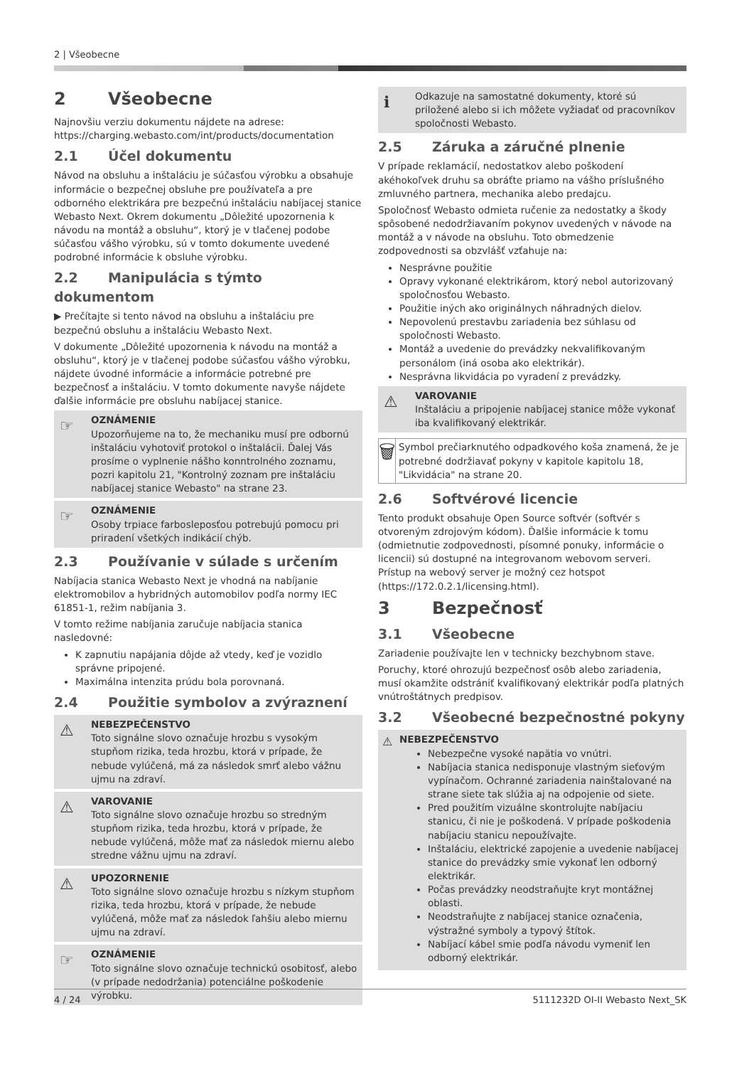2 | Všeobecne
2 Všeobecne
Najnovšiu verziu dokumentu nájdete na adrese: https://charging.webasto.com/int/products/documentation
2.1 Účel dokumentu
Návod na obsluhu a inštaláciu je súčasťou výrobku a obsahuje informácie o bezpečnej obsluhe pre používateľa a pre odborného elektrikára pre bezpečnú inštaláciu nabíjacej stanice Webasto Next. Okrem dokumentu „Dôležité upozornenia k návodu na montáž a obsluhu“, ktorý je v tlačenej podobe súčasťou vášho výrobku, sú v tomto dokumente uvedené podrobné informácie k obsluhe výrobku.
2.2 Manipulácia s týmto dokumentom
▶ Prečítajte si tento návod na obsluhu a inštaláciu pre bezpečnú obsluhu a inštaláciu Webasto Next.
V dokumente „Dôležité upozornenia k návodu na montáž a obsluhu“, ktorý je v tlačenej podobe súčasťou vášho výrobku, nájdete úvodné informácie a informácie potrebné pre bezpečnosť a inštaláciu. V tomto dokumente navyše nájdete ďalšie informácie pre obsluhu nabíjacej stanice.
☞ OZNÁMENIE
Upozorňujeme na to, že mechaniku musí pre odbornú inštaláciu vyhotoviť protokol o inštalácii. Ďalej Vás prosíme o vyplnenie nášho konntrolného zoznamu, pozri kapitolu 21, "Kontrolný zoznam pre inštaláciu nabíjacej stanice Webasto" na strane 23.
☞ OZNÁMENIE
Osoby trpiace farbosleposťou potrebujú pomocu pri priradení všetkých indikácií chýb.
2.3 Používanie v súlade s určením
Nabíjacia stanica Webasto Next je vhodná na nabíjanie elektromobilov a hybridných automobilov podľa normy IEC 61851-1, režim nabíjania 3.
V tomto režime nabíjania zaručuje nabíjacia stanica nasledovné:
K zapnutiu napájania dôjde až vtedy, keď je vozidlo správne pripojené.
Maximálna intenzita prúdu bola porovnaná.
2.4 Použitie symbolov a zvýraznení
⚠ NEBEZPEČENSTVO
Toto signálne slovo označuje hrozbu s vysokým stupňom rizika, teda hrozbu, ktorá v prípade, že nebude vylúčená, má za následok smrť alebo vážnu ujmu na zdraví.
⚠ VAROVANIE
Toto signálne slovo označuje hrozbu so stredným stupňom rizika, teda hrozbu, ktorá v prípade, že nebude vylúčená, môže mať za následok miernu alebo stredne vážnu ujmu na zdraví.
⚠ UPOZORNENIE
Toto signálne slovo označuje hrozbu s nízkym stupňom rizika, teda hrozbu, ktorá v prípade, že nebude vylúčená, môže mať za následok ľahšiu alebo miernu ujmu na zdraví.
☞ OZNÁMENIE
Toto signálne slovo označuje technickú osobitosť, alebo (v prípade nedodržania) potenciálne poškodenie výrobku.
ℹ Odkazuje na samostatné dokumenty, ktoré sú priložené alebo si ich môžete vyžiadať od pracovníkov spoločnosti Webasto.
2.5 Záruka a záručné plnenie
V prípade reklamácií, nedostatkov alebo poškodení akéhokoľvek druhu sa obráťte priamo na vášho príslušného zmluvného partnera, mechanika alebo predajcu.
Spoločnosť Webasto odmieta ručenie za nedostatky a škody spôsobené nedodržiavaním pokynov uvedených v návode na montáž a v návode na obsluhu. Toto obmedzenie zodpovednosti sa obzvlášť vzťahuje na:
Nesprávne použitie
Opravy vykonané elektrikárom, ktorý nebol autorizovaný spoločnosťou Webasto.
Použitie iných ako originálnych náhradných dielov.
Nepovolenú prestavbu zariadenia bez súhlasu od spoločnosti Webasto.
Montáž a uvedenie do prevádzky nekvalifikovaným personálom (iná osoba ako elektrikár).
Nesprávna likvidácia po vyradení z prevádzky.
⚠ VAROVANIE
Inštaláciu a pripojenie nabíjacej stanice môže vykonať iba kvalifikovaný elektrikár.
🗑
Symbol prečiarknutého odpadkového koša znamená, že je potrebné dodržiavať pokyny v kapitole kapitolu 18, "Likvidácia" na strane 20.
2.6 Softvérové licencie
Tento produkt obsahuje Open Source softvér (softvér s otvoreným zdrojovým kódom). Ďalšie informácie k tomu (odmietnutie zodpovednosti, písomné ponuky, informácie o licencii) sú dostupné na integrovanom webovom serveri. Prístup na webový server je možný cez hotspot (https://172.0.2.1/licensing.html).
3 Bezpečnosť
3.1 Všeobecne
Zariadenie používajte len v technicky bezchybnom stave.
Poruchy, ktoré ohrozujú bezpečnosť osôb alebo zariadenia, musí okamžite odstrániť kvalifikovaný elektrikár podľa platných vnútroštátnych predpisov.
3.2 Všeobecné bezpečnostné pokyny
⚠ NEBEZPEČENSTVO
Nebezpečne vysoké napätia vo vnútri.
Nabíjacia stanica nedisponuje vlastným sieťovým vypínačom. Ochranné zariadenia nainštalované na strane siete tak slúžia aj na odpojenie od siete.
Pred použitím vizuálne skontrolujte nabíjaciu stanicu, či nie je poškodená. V prípade poškodenia nabíjaciu stanicu nepoužívajte.
Inštaláciu, elektrické zapojenie a uvedenie nabíjacej stanice do prevádzky smie vykonať len odborný elektrikár.
Počas prevádzky neodstraňujte kryt montážnej oblasti.
Neodstraňujte z nabíjacej stanice označenia, výstražné symboly a typový štítok.
Nabíjací kábel smie podľa návodu vymeniť len odborný elektrikár.
4 / 24 5111232D OI-II Webasto Next_SK